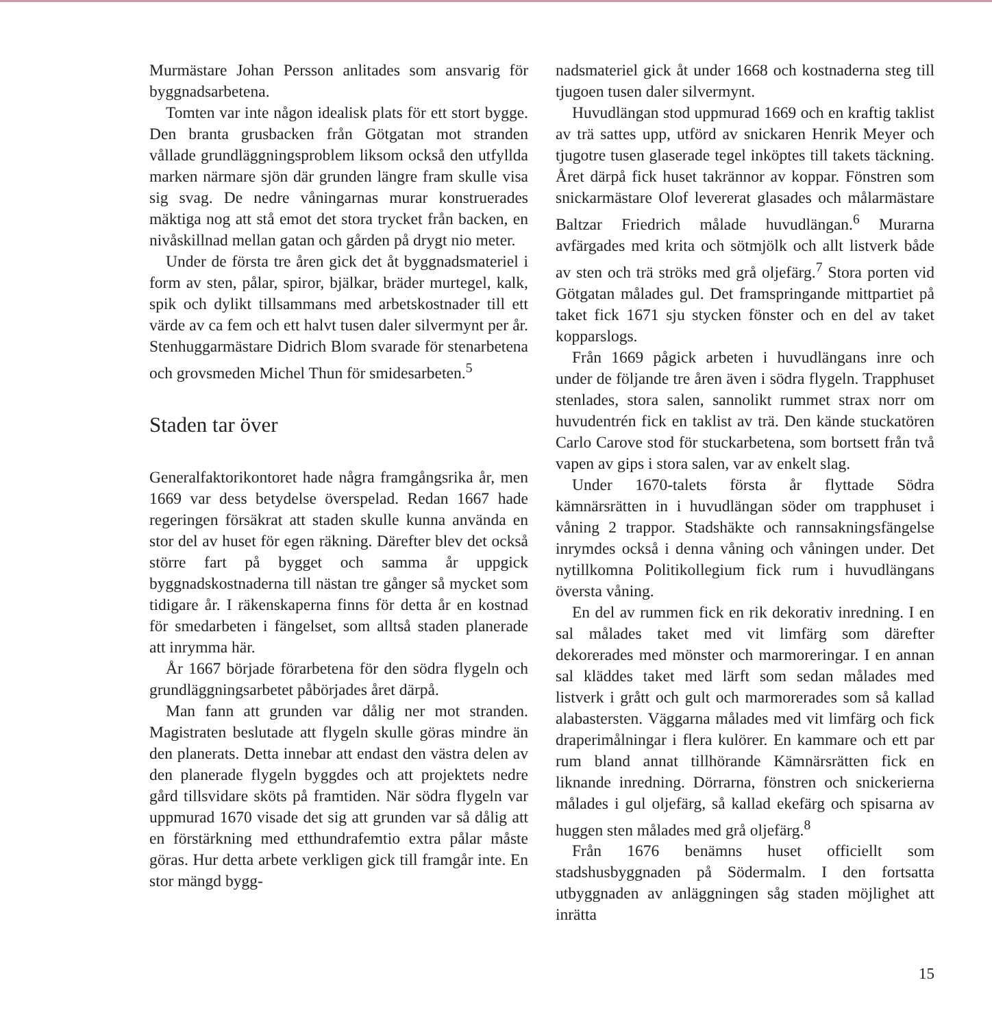Murmästare Johan Persson anlitades som ansvarig för byggnadsarbetena.
Tomten var inte någon idealisk plats för ett stort bygge. Den branta grusbacken från Götgatan mot stranden vållade grundläggningsproblem liksom också den utfyllda marken närmare sjön där grunden längre fram skulle visa sig svag. De nedre våningarnas murar konstruerades mäktiga nog att stå emot det stora trycket från backen, en nivåskillnad mellan gatan och gården på drygt nio meter.
Under de första tre åren gick det åt byggnadsmateriel i form av sten, pålar, spiror, bjälkar, bräder murtegel, kalk, spik och dylikt tillsammans med arbetskostnader till ett värde av ca fem och ett halvt tusen daler silvermynt per år. Stenhuggarmästare Didrich Blom svarade för stenarbetena och grovsmeden Michel Thun för smidesarbeten.<sup>5</sup>
Staden tar över
Generalfaktorikontoret hade några framgångsrika år, men 1669 var dess betydelse överspelad. Redan 1667 hade regeringen försäkrat att staden skulle kunna använda en stor del av huset för egen räkning. Därefter blev det också större fart på bygget och samma år uppgick byggnadskostnaderna till nästan tre gånger så mycket som tidigare år. I räkenskaperna finns för detta år en kostnad för smedarbeten i fängelset, som alltså staden planerade att inrymma här.
År 1667 började förarbetena för den södra flygeln och grundläggningsarbetet påbörjades året därpå.
Man fann att grunden var dålig ner mot stranden. Magistraten beslutade att flygeln skulle göras mindre än den planerats. Detta innebar att endast den västra delen av den planerade flygeln byggdes och att projektets nedre gård tillsvidare sköts på framtiden. När södra flygeln var uppmurad 1670 visade det sig att grunden var så dålig att en förstärkning med etthundrafemtio extra pålar måste göras. Hur detta arbete verkligen gick till framgår inte. En stor mängd bygg-
nadsmateriel gick åt under 1668 och kostnaderna steg till tjugoen tusen daler silvermynt.
Huvudlängan stod uppmurad 1669 och en kraftig taklist av trä sattes upp, utförd av snickaren Henrik Meyer och tjugotre tusen glaserade tegel inköptes till takets täckning. Året därpå fick huset takrännor av koppar. Fönstren som snickarmästare Olof levererat glasades och målarmästare Baltzar Friedrich målade huvudlängan.<sup>6</sup> Murarna avfärgades med krita och sötmjölk och allt listverk både av sten och trä ströks med grå oljefärg.<sup>7</sup> Stora porten vid Götgatan målades gul. Det framspringande mittpartiet på taket fick 1671 sju stycken fönster och en del av taket kopparslogs.
Från 1669 pågick arbeten i huvudlängans inre och under de följande tre åren även i södra flygeln. Trapphuset stenlades, stora salen, sannolikt rummet strax norr om huvudentrén fick en taklist av trä. Den kände stuckatören Carlo Carove stod för stuckarbetena, som bortsett från två vapen av gips i stora salen, var av enkelt slag.
Under 1670-talets första år flyttade Södra kämnärsrätten in i huvudlängan söder om trapphuset i våning 2 trappor. Stadshäkte och rannsakningsfängelse inrymdes också i denna våning och våningen under. Det nytillkomna Politikollegium fick rum i huvudlängans översta våning.
En del av rummen fick en rik dekorativ inredning. I en sal målades taket med vit limfärg som därefter dekorerades med mönster och marmoreringar. I en annan sal kläddes taket med lärft som sedan målades med listverk i grått och gult och marmorerades som så kallad alabastersten. Väggarna målades med vit limfärg och fick draperimålningar i flera kulörer. En kammare och ett par rum bland annat tillhörande Kämnärsrätten fick en liknande inredning. Dörrarna, fönstren och snickerierna målades i gul oljefärg, så kallad ekefärg och spisarna av huggen sten målades med grå oljefärg.<sup>8</sup>
Från 1676 benämns huset officiellt som stadshusbyggnaden på Södermalm. I den fortsatta utbyggnaden av anläggningen såg staden möjlighet att inrätta
15